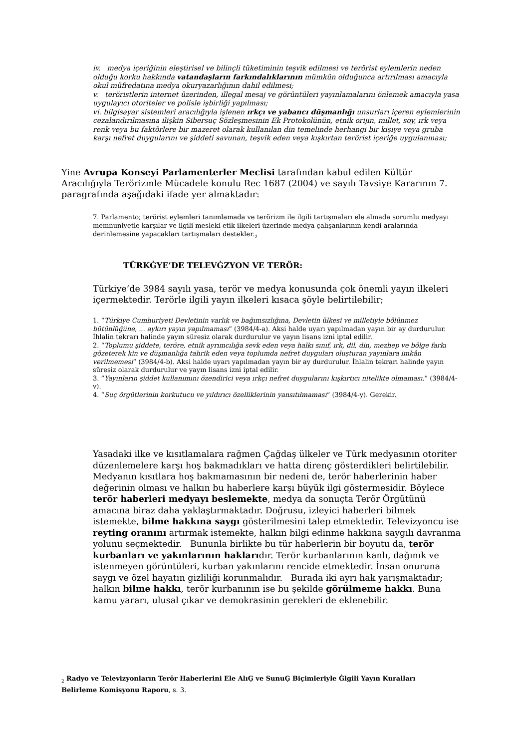iv. medya içeriğinin eleştirisel ve bilinçli tüketiminin teşvik edilmesi ve terörist eylemlerin neden olduğu korku hakkında vatandaşların farkındalıklarının mümkün olduğunca artırılması amacıyla okul müfredatına medya okuryazarlığının dahil edilmesi;
v. teröristlerin internet üzerinden, illegal mesaj ve görüntüleri yayınlamalarını önlemek amacıyla yasa uygulayıcı otoriteler ve polisle işbirliği yapılması;
vi. bilgisayar sistemleri aracılığıyla işlenen ırkçı ve yabancı düşmanlığı unsurları içeren eylemlerinin cezalandırılmasına ilişkin Sibersuç Sözleşmesinin Ek Protokolünün, etnik orijin, millet, soy, ırk veya renk veya bu faktörlere bir mazeret olarak kullanılan din temelinde herhangi bir kişiye veya gruba karşı nefret duygularını ve şiddeti savunan, teşvik eden veya kışkırtan terörist içeriğe uygulanması;
Yine Avrupa Konseyi Parlamenterler Meclisi tarafından kabul edilen Kültür Aracılığıyla Terörizmle Mücadele konulu Rec 1687 (2004) ve sayılı Tavsiye Kararının 7. paragrafında aşağıdaki ifade yer almaktadır:
7. Parlamento; terörist eylemleri tanımlamada ve terörizm ile ilgili tartışmaları ele almada sorumlu medyayı memnuniyetle karşılar ve ilgili mesleki etik ilkeleri üzerinde medya çalışanlarının kendi aralarında derinlemesine yapacakları tartışmaları destekler.<sub>2</sub>
TÜRKĠYE’DE TELEVĠZYON VE TERÖR:
Türkiye’de 3984 sayılı yasa, terör ve medya konusunda çok önemli yayın ilkeleri içermektedir. Terörle ilgili yayın ilkeleri kısaca şöyle belirtilebilir;
1. “Türkiye Cumhuriyeti Devletinin varlık ve bağımsızlığına, Devletin ülkesi ve milletiyle bölünmez bütünlüğüne, ... aykırı yayın yapılmaması” (3984/4-a). Aksi halde uyarı yapılmadan yayın bir ay durdurulur. İhlalin tekrarı halinde yayın süresiz olarak durdurulur ve yayın lisans izni iptal edilir.
2. “Toplumu şiddete, teröre, etnik ayrımcılığa sevk eden veya halkı sınıf, ırk, dil, din, mezhep ve bölge farkı gözeterek kin ve düşmanlığa tahrik eden veya toplumda nefret duyguları oluşturan yayınlara imkân verilmemesi” (3984/4-b). Aksi halde uyarı yapılmadan yayın bir ay durdurulur. İhlalin tekrarı halinde yayın süresiz olarak durdurulur ve yayın lisans izni iptal edilir.
3. ”Yayınların şiddet kullanımını özendirici veya ırkçı nefret duygularını kışkırtıcı nitelikte olmaması.” (3984/4-v).
4. “Suç örgütlerinin korkutucu ve yıldırıcı özelliklerinin yansıtılmaması” (3984/4-y). Gerekir.
Yasadaki ilke ve kısıtlamalara rağmen Çağdaş ülkeler ve Türk medyasının otoriter düzenlemelere karşı hoş bakmadıkları ve hatta direnç gösterdikleri belirtilebilir. Medyanın kısıtlara hoş bakmamasının bir nedeni de, terör haberlerinin haber değerinin olması ve halkın bu haberlere karşı büyük ilgi göstermesidir. Böylece terör haberleri medyayı beslemekte, medya da sonuçta Terör Örgütünü amacına biraz daha yaklaştırmaktadır. Doğrusu, izleyici haberleri bilmek istemekte, bilme hakkına saygı gösterilmesini talep etmektedir. Televizyoncu ise reyting oranını artırmak istemekte, halkın bilgi edinme hakkına saygılı davranma yolunu seçmektedir. Bununla birlikte bu tür haberlerin bir boyutu da, terör kurbanları ve yakınlarının haklarıdır. Terör kurbanlarının kanlı, dağınık ve istenmeyen görüntüleri, kurban yakınlarını rencide etmektedir. İnsan onuruna saygı ve özel hayatın gizliliği korunmalıdır. Burada iki ayrı hak yarışmaktadır; halkın bilme hakkı, terör kurbanının ise bu şekilde görülmeme hakkı. Buna kamu yararı, ulusal çıkar ve demokrasinin gerekleri de eklenebilir.
<sub>2</sub> Radyo ve Televizyonların Terör Haberlerini Ele AlıĢ ve SunuĢ Biçimleriyle Ġlgili Yayın Kuralları Belirleme Komisyonu Raporu, s. 3.